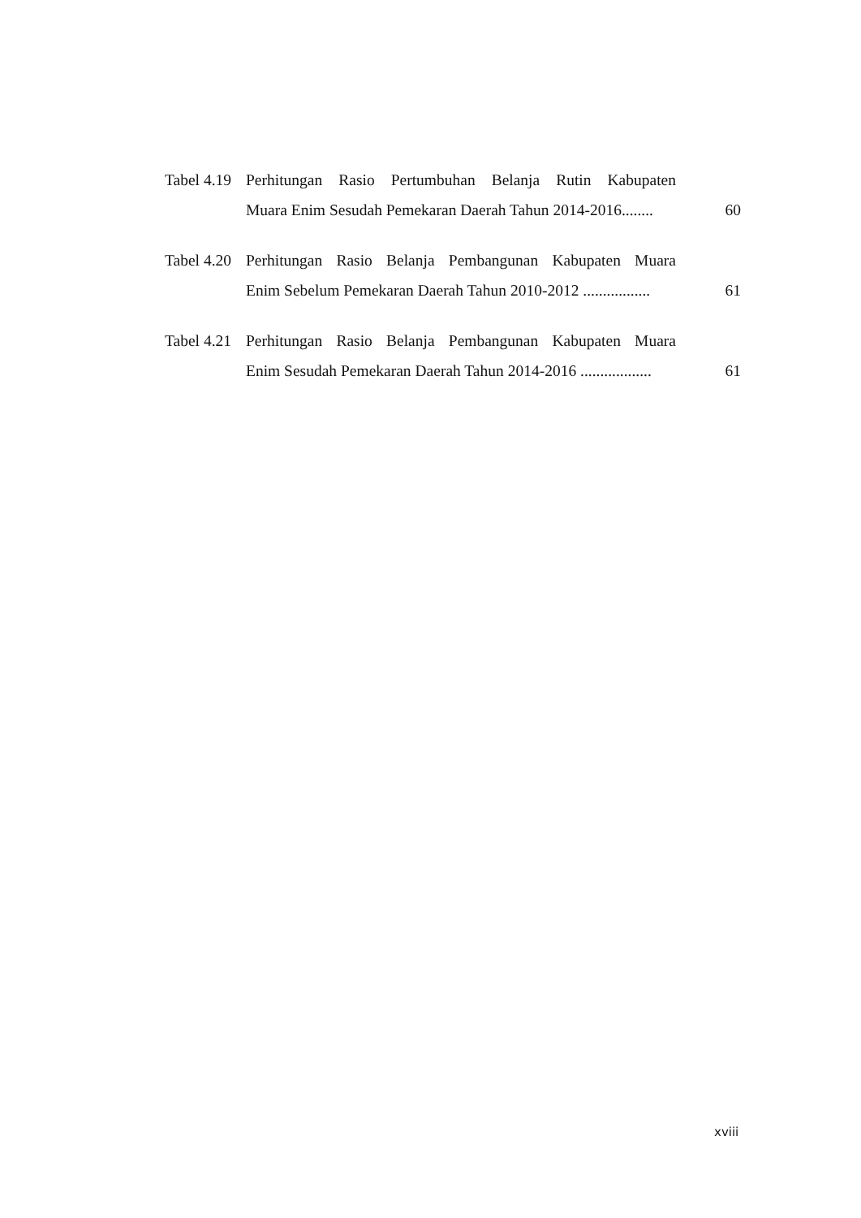Tabel 4.19
Perhitungan Rasio Pertumbuhan Belanja Rutin Kabupaten
Muara Enim Sesudah Pemekaran Daerah Tahun 2014-2016........
60
Tabel 4.20
Perhitungan Rasio Belanja Pembangunan Kabupaten Muara
Enim Sebelum Pemekaran Daerah Tahun 2010-2012 .................
61
Tabel 4.21
Perhitungan Rasio Belanja Pembangunan Kabupaten Muara
Enim Sesudah Pemekaran Daerah Tahun 2014-2016 ..................
61
xviii